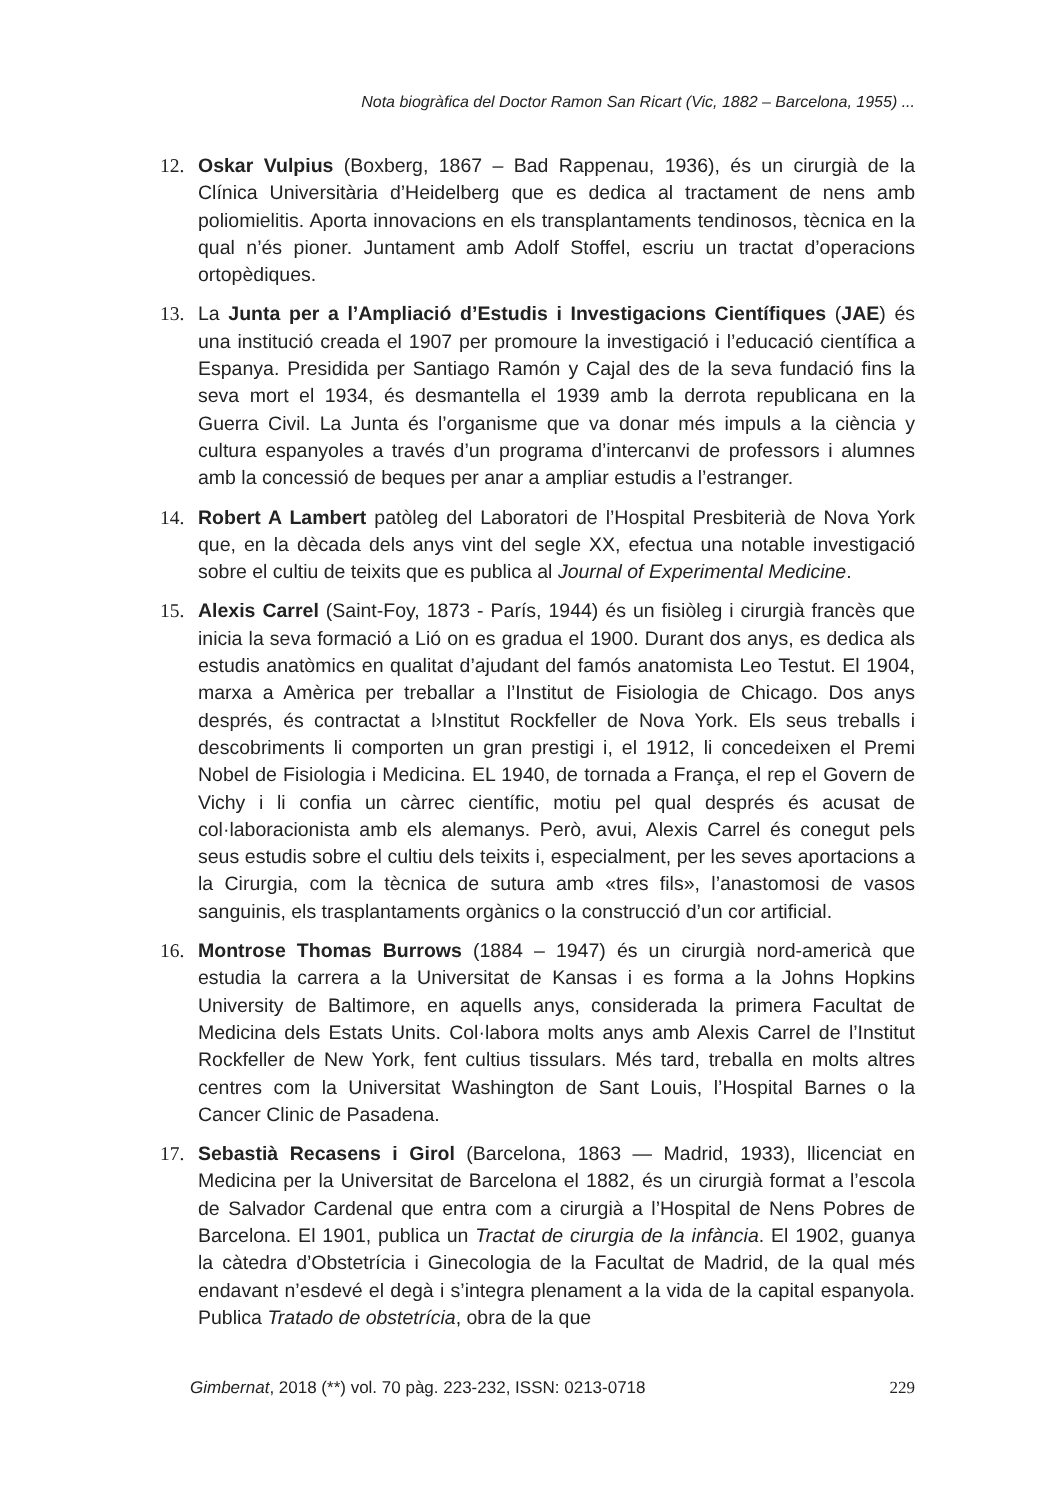Nota biogràfica del Doctor Ramon San Ricart (Vic, 1882 – Barcelona, 1955) ...
12. Oskar Vulpius (Boxberg, 1867 – Bad Rappenau, 1936), és un cirurgià de la Clínica Universitària d’Heidelberg que es dedica al tractament de nens amb poliomielitis. Aporta innovacions en els transplantaments tendinosos, tècnica en la qual n’és pioner. Juntament amb Adolf Stoffel, escriu un tractat d’operacions ortopèdiques.
13. La Junta per a l’Ampliació d’Estudis i Investigacions Científiques (JAE) és una institució creada el 1907 per promoure la investigació i l’educació científica a Espanya. Presidida per Santiago Ramón y Cajal des de la seva fundació fins la seva mort el 1934, és desmantella el 1939 amb la derrota republicana en la Guerra Civil. La Junta és l’organisme que va donar més impuls a la ciència y cultura espanyoles a través d’un programa d’intercanvi de professors i alumnes amb la concessió de beques per anar a ampliar estudis a l’estranger.
14. Robert A Lambert patòleg del Laboratori de l’Hospital Presbiterià de Nova York que, en la dècada dels anys vint del segle XX, efectua una notable investigació sobre el cultiu de teixits que es publica al Journal of Experimental Medicine.
15. Alexis Carrel (Saint-Foy, 1873 - París, 1944) és un fisiòleg i cirurgià francès que inicia la seva formació a Lió on es gradua el 1900. Durant dos anys, es dedica als estudis anatòmics en qualitat d’ajudant del famós anatomista Leo Testut. El 1904, marxa a Amèrica per treballar a l’Institut de Fisiologia de Chicago. Dos anys després, és contractat a l›Institut Rockfeller de Nova York. Els seus treballs i descobriments li comporten un gran prestigi i, el 1912, li concedeixen el Premi Nobel de Fisiologia i Medicina. EL 1940, de tornada a França, el rep el Govern de Vichy i li confia un càrrec científic, motiu pel qual després és acusat de col·laboracionista amb els alemanys. Però, avui, Alexis Carrel és conegut pels seus estudis sobre el cultiu dels teixits i, especialment, per les seves aportacions a la Cirurgia, com la tècnica de sutura amb «tres fils», l’anastomosi de vasos sanguinis, els trasplantaments orgànics o la construcció d’un cor artificial.
16. Montrose Thomas Burrows (1884 – 1947) és un cirurgià nord-americà que estudia la carrera a la Universitat de Kansas i es forma a la Johns Hopkins University de Baltimore, en aquells anys, considerada la primera Facultat de Medicina dels Estats Units. Col·labora molts anys amb Alexis Carrel de l’Institut Rockfeller de New York, fent cultius tissulars. Més tard, treballa en molts altres centres com la Universitat Washington de Sant Louis, l’Hospital Barnes o la Cancer Clinic de Pasadena.
17. Sebastià Recasens i Girol (Barcelona, 1863 — Madrid, 1933), llicenciat en Medicina per la Universitat de Barcelona el 1882, és un cirurgià format a l’escola de Salvador Cardenal que entra com a cirurgià a l’Hospital de Nens Pobres de Barcelona. El 1901, publica un Tractat de cirurgia de la infància. El 1902, guanya la càtedra d’Obstetrícia i Ginecologia de la Facultat de Madrid, de la qual més endavant n’esdevé el degà i s’integra plenament a la vida de la capital espanyola. Publica Tratado de obstetrícia, obra de la que
Gimbernat, 2018 (**) vol. 70 pàg. 223-232, ISSN: 0213-0718 229